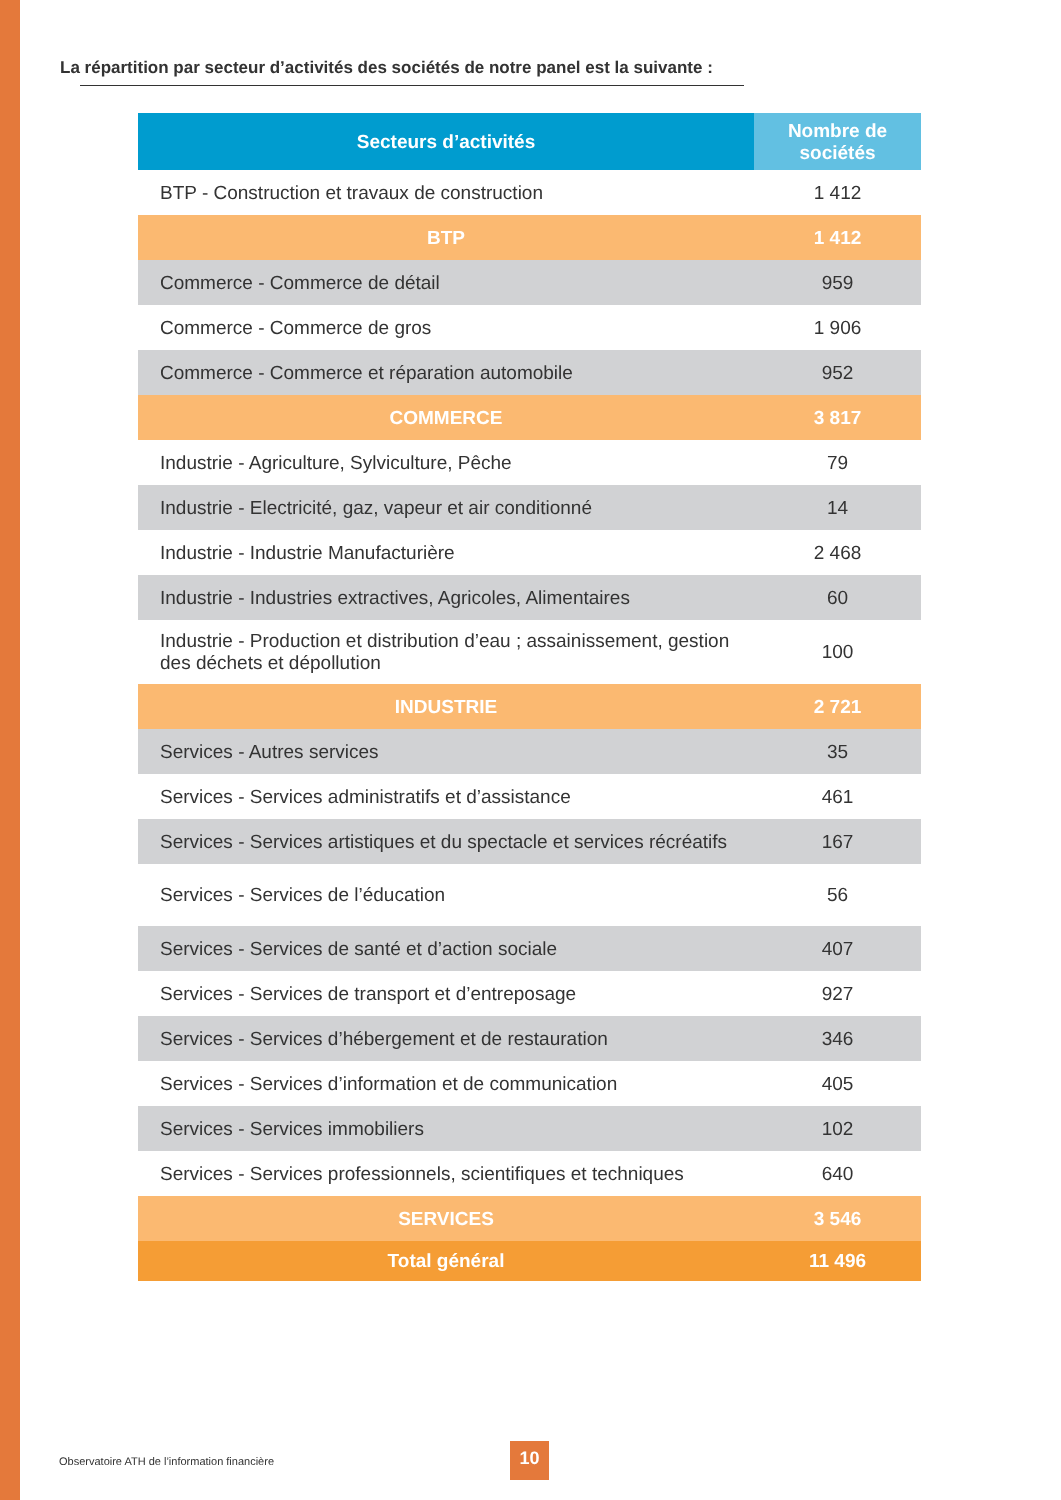La répartition par secteur d’activités des sociétés de notre panel est la suivante :
| Secteurs d’activités | Nombre de sociétés |
| --- | --- |
| BTP - Construction et travaux de construction | 1 412 |
| BTP | 1 412 |
| Commerce - Commerce de détail | 959 |
| Commerce - Commerce de gros | 1 906 |
| Commerce - Commerce et réparation automobile | 952 |
| COMMERCE | 3 817 |
| Industrie - Agriculture, Sylviculture, Pêche | 79 |
| Industrie - Electricité, gaz, vapeur et air conditionné | 14 |
| Industrie - Industrie Manufacturière | 2 468 |
| Industrie - Industries extractives, Agricoles, Alimentaires | 60 |
| Industrie - Production et distribution d’eau ; assainissement, gestion des déchets et dépollution | 100 |
| INDUSTRIE | 2 721 |
| Services - Autres services | 35 |
| Services - Services administratifs et d’assistance | 461 |
| Services - Services artistiques et du spectacle et services récréatifs | 167 |
| Services - Services de l’éducation | 56 |
| Services - Services de santé et d’action sociale | 407 |
| Services - Services de transport et d’entreposage | 927 |
| Services - Services d’hébergement et de restauration | 346 |
| Services - Services d’information et de communication | 405 |
| Services - Services immobiliers | 102 |
| Services - Services professionnels, scientifiques et techniques | 640 |
| SERVICES | 3 546 |
| Total général | 11 496 |
Observatoire ATH de l’information financière
10